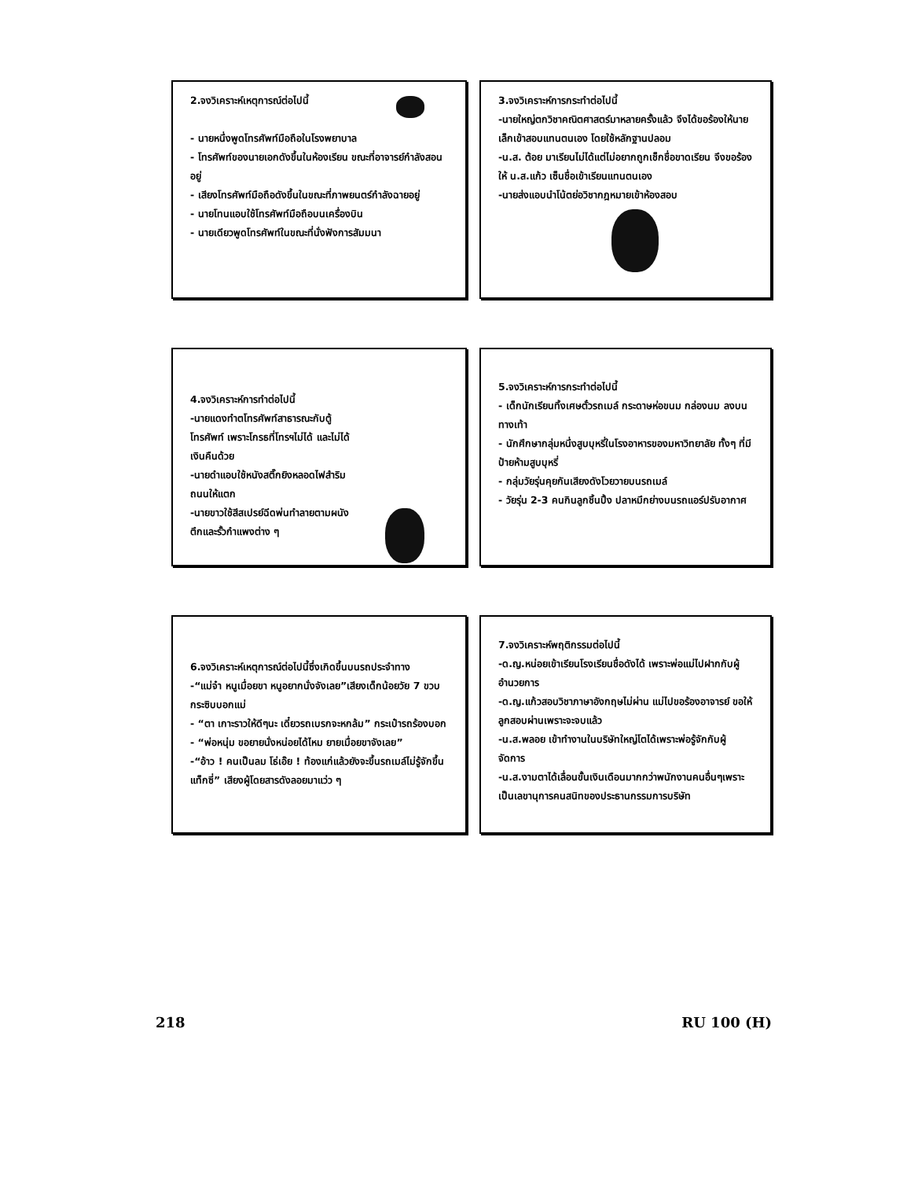2.จงวิเคราะห์เหตุการณ์ต่อไปนี้
- นายหนึ่งพูดโทรศัพท์มือถือในโรงพยาบาล
- โทรศัพท์ของนายเอกดังขึ้นในห้องเรียน ขณะที่อาจารย์กำลังสอนอยู่
- เสียงโทรศัพท์มือถือดังขึ้นในขณะที่ภาพยนตร์กำลังฉายอยู่
- นายโทนแอบใช้โทรศัพท์มือถือบนเครื่องบิน
- นายเดียวพูดโทรศัพท์ในขณะที่นั่งฟังการสัมมนา
3.จงวิเคราะห์การกระทำต่อไปนี้
-นายใหญ่ตกวิชาคณิตศาสตร์มาหลายครั้งแล้ว จึงได้ขอร้องให้นายเล็กเข้าสอบแทนตนเอง โดยใช้หลักฐานปลอม
-น.ส. ต้อย มาเรียนไม่ได้แต่ไม่อยากถูกเช็กชื่อขาดเรียน จึงขอร้องให้ น.ส.แก้ว เซ็นชื่อเข้าเรียนแทนตนเอง
-นายส่งแอบนำโน้ตย่อวิชากฎหมายเข้าห้องสอบ
4.จงวิเคราะห์การทำต่อไปนี้
-นายแดงทำตโทรศัพท์สาธารณะกับตู้โทรศัพท์ เพราะโกรธที่โทรฯไม่ได้ และไม่ได้เงินคืนด้วย
-นายดำแอบใช้หนังสติ๊กยิงหลอดไฟสำริมถนนให้แตก
-นายขาวใช้สีสเปรย์ฉีดพ่นทำลายตามผนังตึกและรั้วกำแพงต่าง ๆ
5.จงวิเคราะห์การกระทำต่อไปนี้
- เด็กนักเรียนทิ้งเศษตั๋วรถเมล์ กระดาษห่อขนม กล่องนม ลงบนทางเท้า
- นักศึกษากลุ่มหนึ่งสูบบุหรี่ในโรงอาหารของมหาวิทยาลัย ทั้งๆ ที่มีป้ายห้ามสูบบุหรี่
- กลุ่มวัยรุ่นคุยกันเสียงดังโวยวายบนรถเมล์
- วัยรุ่น 2-3 คนกินลูกชิ้นปิ้ง ปลาหมึกย่างบนรถแอร์ปรับอากาศ
6.จงวิเคราะห์เหตุการณ์ต่อไปนี้ซึ่งเกิดขึ้นบนรถประจำทาง
-“แม่จ๋า หนูเมื่อยขา หนูอยากนั่งจังเลย”เสียงเด็กน้อยวัย 7 ขวบ กระซิบบอกแม่
- “ตา เกาะราวให้ดีๆนะ เดี๋ยวรถเบรกจะหกล้ม” กระเป๋ารถร้องบอก
- “พ่อหนุ่ม ขอยายนั่งหน่อยได้ไหม ยายเมื่อยขาจังเลย”
-“อ้าว ! คนเป็นลม โธ่เอ๊ย ! ท้องแก่แล้วยังจะขึ้นรถเมล์ไม่รู้จักขึ้นแท็กซี่” เสียงผู้โดยสารดังลอยมาแว่ว ๆ
7.จงวิเคราะห์พฤติกรรมต่อไปนี้
-ด.ญ.หน่อยเข้าเรียนโรงเรียนชื่อดังได้ เพราะพ่อแม่ไปฝากกับผู้อำนวยการ
-ด.ญ.แก้วสอบวิชาภาษาอังกฤษไม่ผ่าน แม่ไปขอร้องอาจารย์ ขอให้ลูกสอบผ่านเพราะจะจบแล้ว
-น.ส.พลอย เข้าทำงานในบริษัทใหญ่โตได้เพราะพ่อรู้จักกับผู้จัดการ
-น.ส.งามตาได้เลื่อนขั้นเงินเดือนมากกว่าพนักงานคนอื่นๆเพราะเป็นเลขานุการคนสนิทของประธานกรรมการบริษัท
218 RU 100 (H)